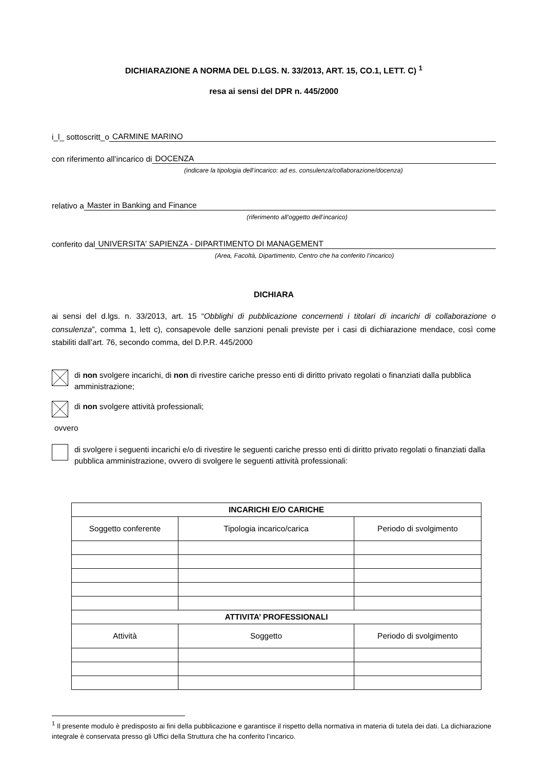DICHIARAZIONE A NORMA DEL D.LGS. N. 33/2013, ART. 15, CO.1, LETT. C) <sup>1</sup>
resa ai sensi del DPR n. 445/2000
i_l_ sottoscritt_o CARMINE MARINO
con riferimento all’incarico di DOCENZA
(indicare la tipologia dell’incarico: ad es. consulenza/collaborazione/docenza)
relativo a Master in Banking and Finance
(riferimento all’oggetto dell’incarico)
conferito dal UNIVERSITA' SAPIENZA - DIPARTIMENTO DI MANAGEMENT
(Area, Facoltà, Dipartimento, Centro che ha conferito l’incarico)
DICHIARA
ai sensi del d.lgs. n. 33/2013, art. 15 “Obblighi di pubblicazione concernenti i titolari di incarichi di collaborazione o consulenza”, comma 1, lett c), consapevole delle sanzioni penali previste per i casi di dichiarazione mendace, così come stabiliti dall’art. 76, secondo comma, del D.P.R. 445/2000
di non svolgere incarichi, di non di rivestire cariche presso enti di diritto privato regolati o finanziati dalla pubblica amministrazione;
di non svolgere attività professionali;
ovvero
di svolgere i seguenti incarichi e/o di rivestire le seguenti cariche presso enti di diritto privato regolati o finanziati dalla pubblica amministrazione, ovvero di svolgere le seguenti attività professionali:
| INCARICHI E/O CARICHE | | |
| --- | --- | --- |
| Soggetto conferente | Tipologia incarico/carica | Periodo di svolgimento |
| ATTIVITA’ PROFESSIONALI | | |
| Attività | Soggetto | Periodo di svolgimento |
<sup>1</sup> Il presente modulo è predisposto ai fini della pubblicazione e garantisce il rispetto della normativa in materia di tutela dei dati. La dichiarazione integrale è conservata presso gli Uffici della Struttura che ha conferito l’incarico.